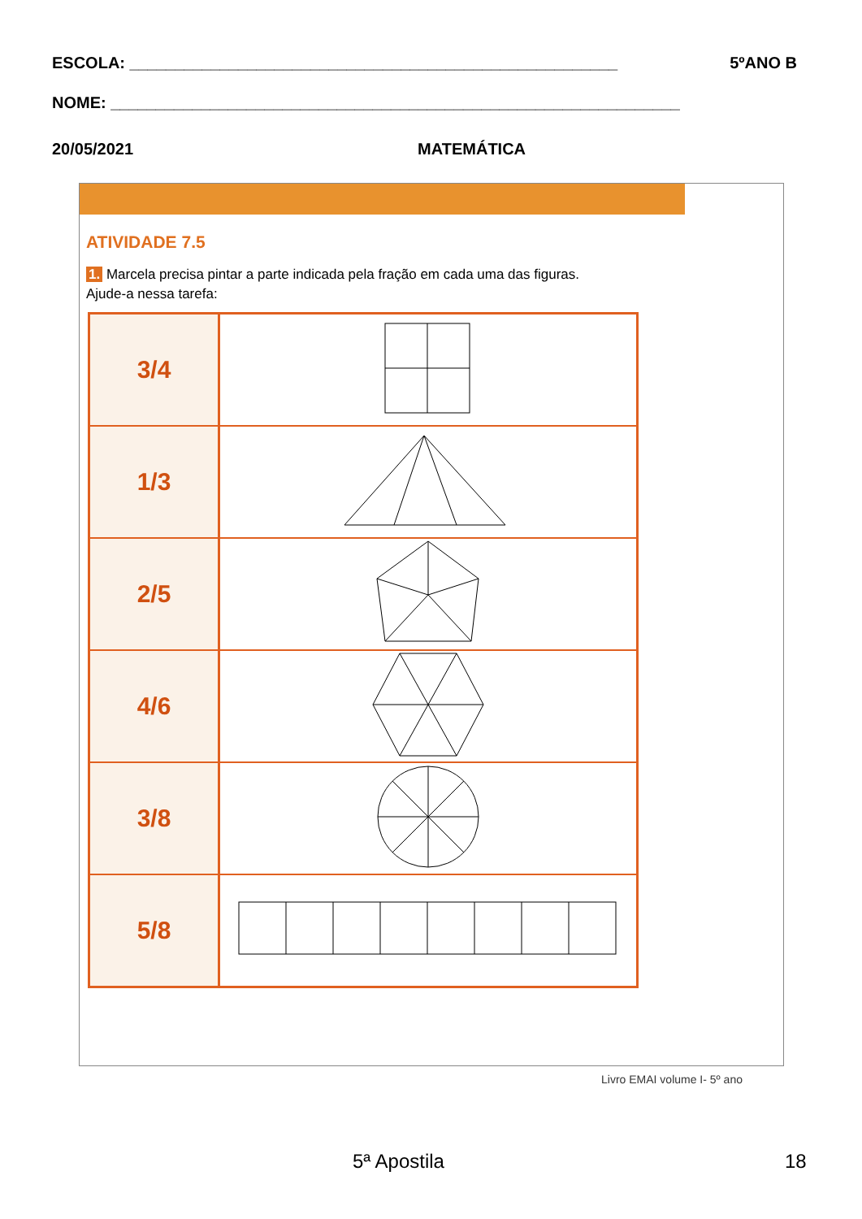ESCOLA: ______________________________________________________ 5ºANO B
NOME: _______________________________________________________________
20/05/2021 MATEMÁTICA
ATIVIDADE 7.5
1. Marcela precisa pintar a parte indicada pela fração em cada uma das figuras.
Ajude-a nessa tarefa:
| 3/4 | |
| 1/3 | |
| 2/5 | |
| 4/6 | |
| 3/8 | |
| 5/8 | |
Livro EMAI volume I- 5º ano
5ª Apostila 18